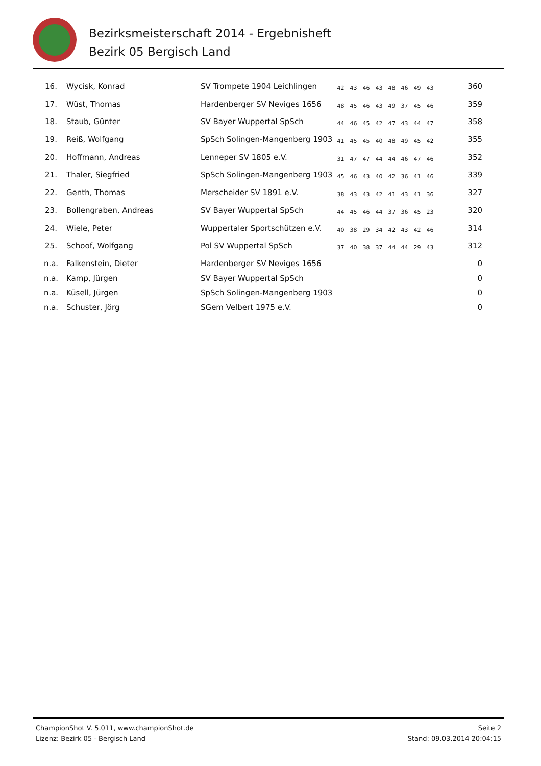Bezirksmeisterschaft 2014 - Ergebnisheft
Bezirk 05 Bergisch Land
| 16. | Wycisk, Konrad | SV Trompete 1904 Leichlingen | 42 | 43 | 46 | 43 | 48 | 46 | 49 | 43 | 360 |
| 17. | Wüst, Thomas | Hardenberger SV Neviges 1656 | 48 | 45 | 46 | 43 | 49 | 37 | 45 | 46 | 359 |
| 18. | Staub, Günter | SV Bayer Wuppertal SpSch | 44 | 46 | 45 | 42 | 47 | 43 | 44 | 47 | 358 |
| 19. | Reiß, Wolfgang | SpSch Solingen-Mangenberg 1903 | 41 | 45 | 45 | 40 | 48 | 49 | 45 | 42 | 355 |
| 20. | Hoffmann, Andreas | Lenneper SV 1805 e.V. | 31 | 47 | 47 | 44 | 44 | 46 | 47 | 46 | 352 |
| 21. | Thaler, Siegfried | SpSch Solingen-Mangenberg 1903 | 45 | 46 | 43 | 40 | 42 | 36 | 41 | 46 | 339 |
| 22. | Genth, Thomas | Merscheider SV 1891 e.V. | 38 | 43 | 43 | 42 | 41 | 43 | 41 | 36 | 327 |
| 23. | Bollengraben, Andreas | SV Bayer Wuppertal SpSch | 44 | 45 | 46 | 44 | 37 | 36 | 45 | 23 | 320 |
| 24. | Wiele, Peter | Wuppertaler Sportschützen e.V. | 40 | 38 | 29 | 34 | 42 | 43 | 42 | 46 | 314 |
| 25. | Schoof, Wolfgang | Pol SV Wuppertal SpSch | 37 | 40 | 38 | 37 | 44 | 44 | 29 | 43 | 312 |
| n.a. | Falkenstein, Dieter | Hardenberger SV Neviges 1656 | | | | | | | | | 0 |
| n.a. | Kamp, Jürgen | SV Bayer Wuppertal SpSch | | | | | | | | | 0 |
| n.a. | Küsell, Jürgen | SpSch Solingen-Mangenberg 1903 | | | | | | | | | 0 |
| n.a. | Schuster, Jörg | SGem Velbert 1975 e.V. | | | | | | | | | 0 |
ChampionShot V. 5.011, www.championShot.de
Lizenz: Bezirk 05 - Bergisch Land
Seite 2
Stand: 09.03.2014 20:04:15